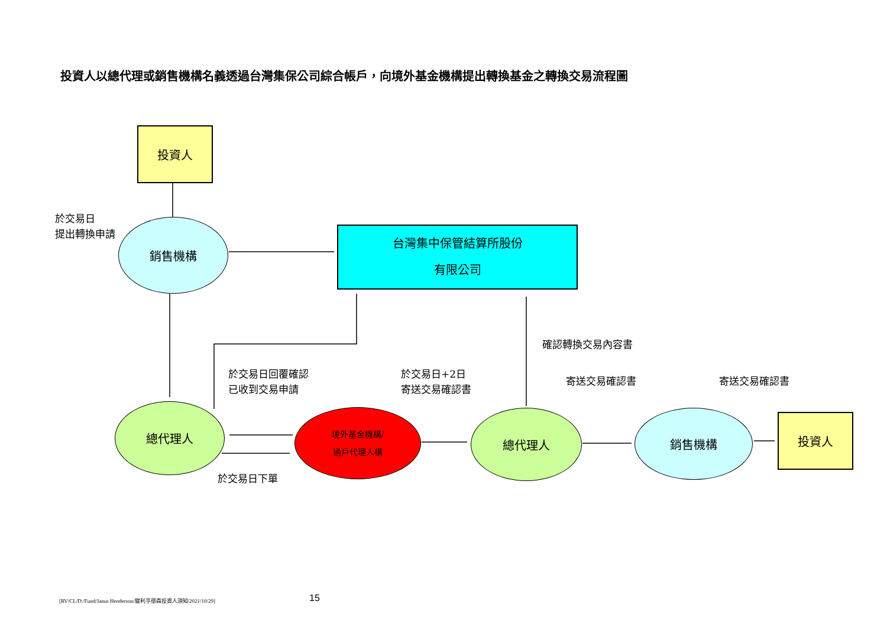投資人以總代理或銷售機構名義透過台灣集保公司綜合帳戶，向境外基金機構提出轉換基金之轉換交易流程圖
投資人
於交易日
提出轉換申請
銷售機構
台灣集中保管結算所股份
有限公司
確認轉換交易內容書
於交易日回覆確認
已收到交易申請
於交易日+2日
寄送交易確認書
寄送交易確認書 寄送交易確認書
總代理人
境外基金機構/
過戶代理人構
總代理人 銷售機構 投資人
於交易日下單
[RV/CL/D:/Fund/Janus Henderson/駿利亨德森投資人須知/2021/10/29]
15